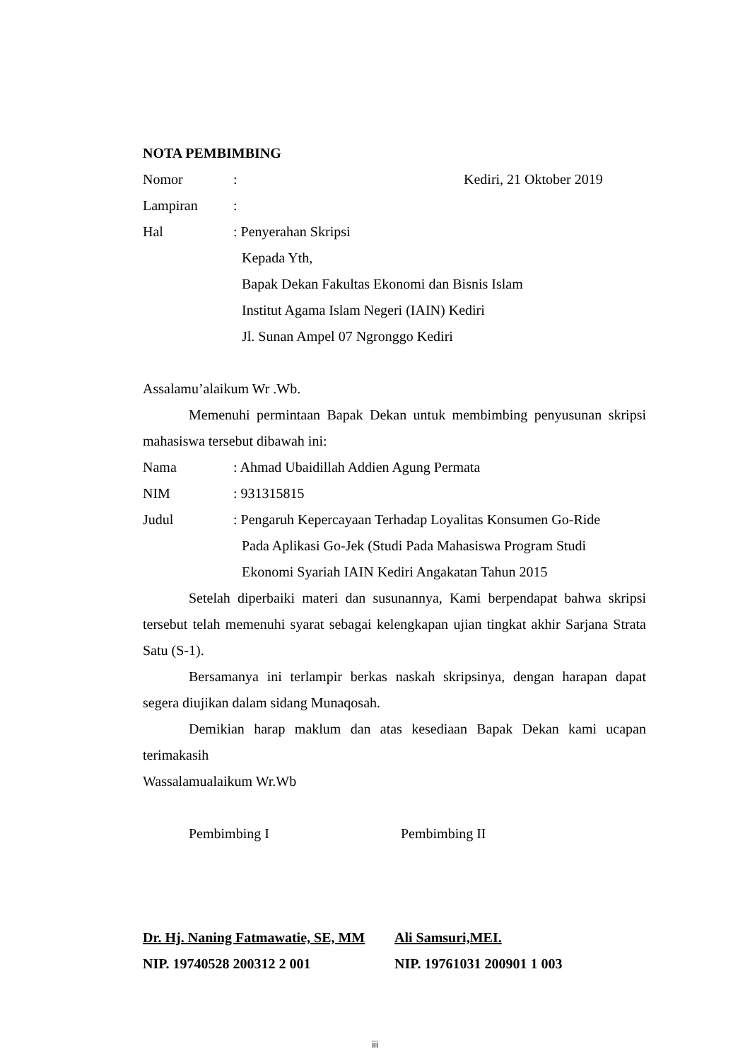NOTA PEMBIMBING
Nomor: Kediri, 21 Oktober 2019
Lampiran:
Hal: Penyerahan Skripsi
Kepada Yth,
Bapak Dekan Fakultas Ekonomi dan Bisnis Islam
Institut Agama Islam Negeri (IAIN) Kediri
Jl. Sunan Ampel 07 Ngronggo Kediri
Assalamu’alaikum Wr .Wb.
Memenuhi permintaan Bapak Dekan untuk membimbing penyusunan skripsi mahasiswa tersebut dibawah ini:
Nama: Ahmad Ubaidillah Addien Agung Permata
NIM: 931315815
Judul: Pengaruh Kepercayaan Terhadap Loyalitas Konsumen Go-Ride
Pada Aplikasi Go-Jek (Studi Pada Mahasiswa Program Studi
Ekonomi Syariah IAIN Kediri Angakatan Tahun 2015
Setelah diperbaiki materi dan susunannya, Kami berpendapat bahwa skripsi tersebut telah memenuhi syarat sebagai kelengkapan ujian tingkat akhir Sarjana Strata Satu (S-1).
Bersamanya ini terlampir berkas naskah skripsinya, dengan harapan dapat segera diujikan dalam sidang Munaqosah.
Demikian harap maklum dan atas kesediaan Bapak Dekan kami ucapan terimakasih
Wassalamualaikum Wr.Wb
Pembimbing I Pembimbing II
Dr. Hj. Naning Fatmawatie, SE, MM Ali Samsuri,MEI.
NIP. 19740528 200312 2 001 NIP. 19761031 200901 1 003
iii